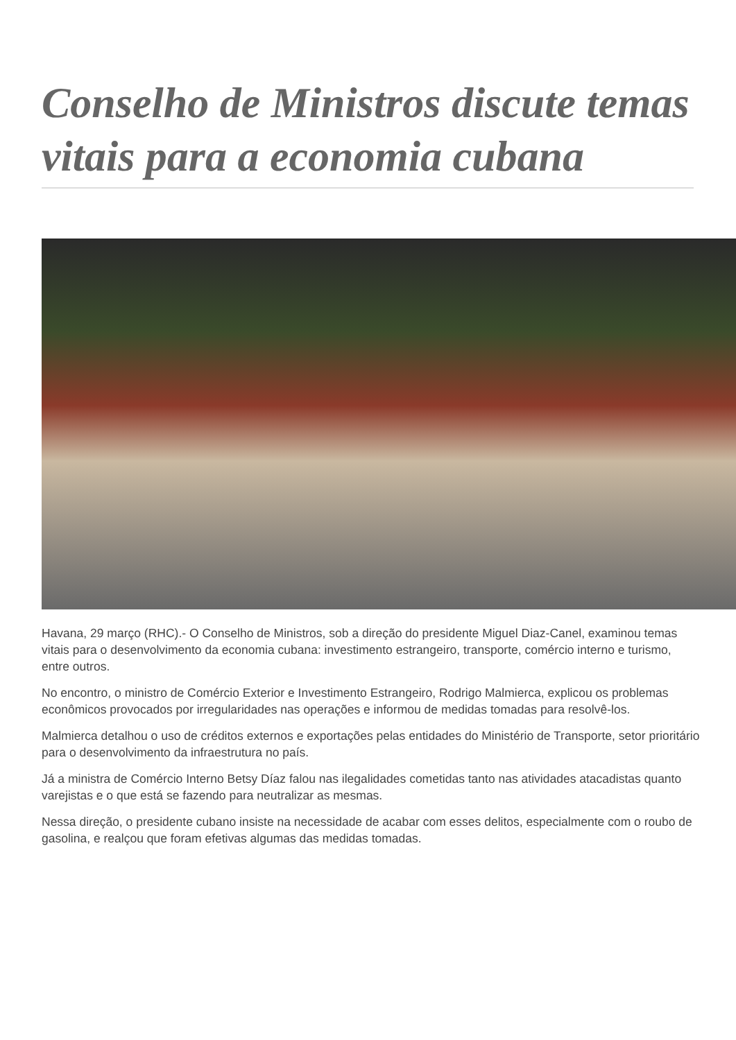Conselho de Ministros discute temas vitais para a economia cubana
Havana, 29 março (RHC).- O Conselho de Ministros, sob a direção do presidente Miguel Diaz-Canel, examinou temas vitais para o desenvolvimento da economia cubana: investimento estrangeiro, transporte, comércio interno e turismo, entre outros.
No encontro, o ministro de Comércio Exterior e Investimento Estrangeiro, Rodrigo Malmierca, explicou os problemas econômicos provocados por irregularidades nas operações e informou de medidas tomadas para resolvê-los.
Malmierca detalhou o uso de créditos externos e exportações pelas entidades do Ministério de Transporte, setor prioritário para o desenvolvimento da infraestrutura no país.
Já a ministra de Comércio Interno Betsy Díaz falou nas ilegalidades cometidas tanto nas atividades atacadistas quanto varejistas e o que está se fazendo para neutralizar as mesmas.
Nessa direção, o presidente cubano insiste na necessidade de acabar com esses delitos, especialmente com o roubo de gasolina, e realçou que foram efetivas algumas das medidas tomadas.